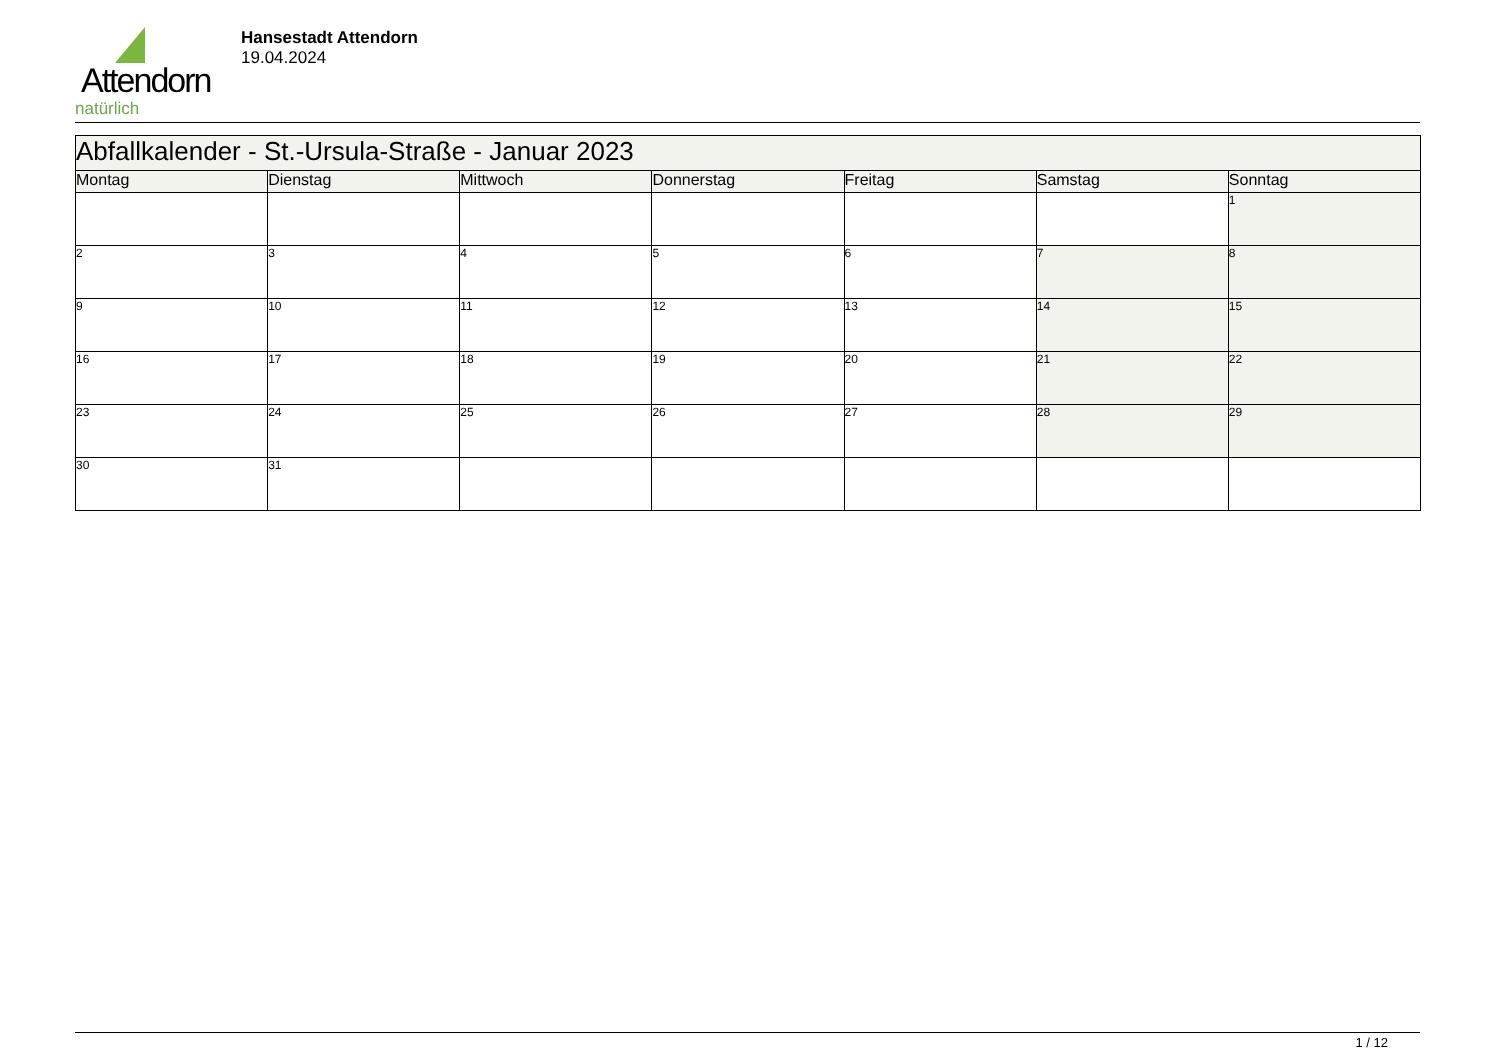Attendorn
natürlich
Hansestadt Attendorn
19.04.2024
| Abfallkalender - St.-Ursula-Straße - Januar 2023 | | | | | | |
| --- | --- | --- | --- | --- | --- | --- |
| Montag | Dienstag | Mittwoch | Donnerstag | Freitag | Samstag | Sonntag |
| | | | | | | 1 |
| 2 | 3 | 4 | 5 | 6 | 7 | 8 |
| 9 | 10 | 11 | 12 | 13 | 14 | 15 |
| 16 | 17 | 18 | 19 | 20 | 21 | 22 |
| 23 | 24 | 25 | 26 | 27 | 28 | 29 |
| 30 | 31 | | | | | |
1 / 12